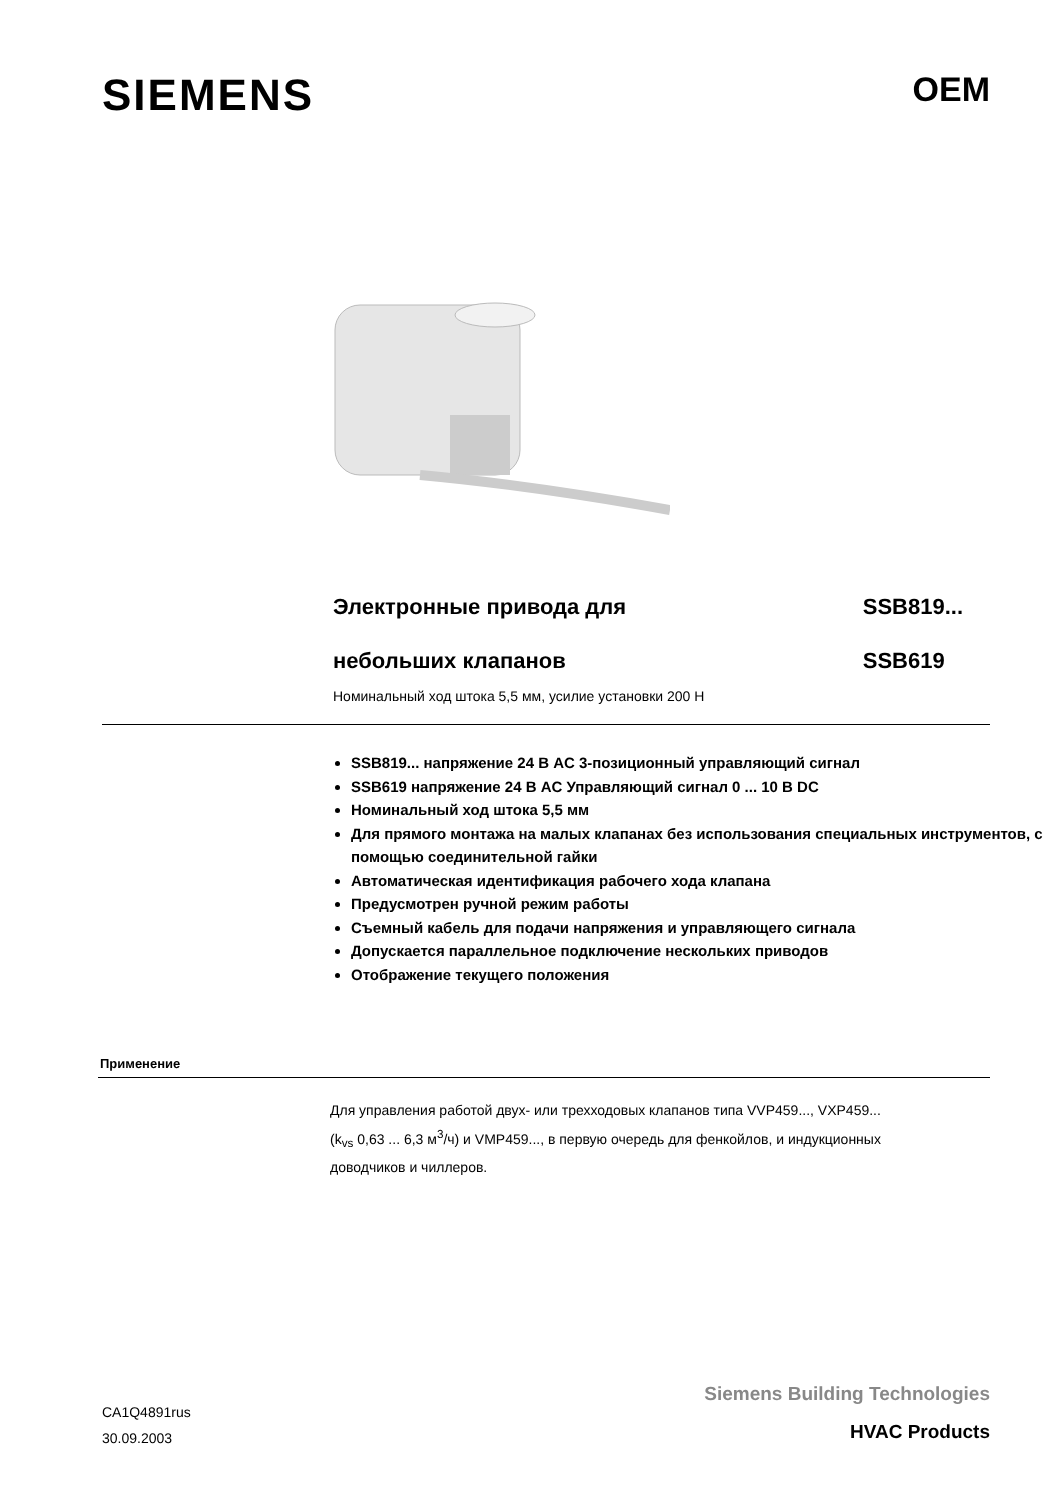SIEMENS
OEM
Электронные привода для
небольших клапанов
SSB819...
SSB619
Номинальный ход штока 5,5 мм, усилие установки 200 Н
SSB819... напряжение 24 В AC 3-позиционный управляющий сигнал
SSB619 напряжение 24 В AC Управляющий сигнал 0 ... 10 В DC
Номинальный ход штока 5,5 мм
Для прямого монтажа на малых клапанах без использования специальных инструментов, с помощью соединительной гайки
Автоматическая идентификация рабочего хода клапана
Предусмотрен ручной режим работы
Съемный кабель для подачи напряжения и управляющего сигнала
Допускается параллельное подключение нескольких приводов
Отображение текущего положения
Применение
Для управления работой двух- или трехходовых клапанов типа VVP459..., VXP459...
(k<sub>vs</sub> 0,63 ... 6,3 м<sup>3</sup>/ч) и VMP459..., в первую очередь для фенкойлов, и индукционных доводчиков и чиллеров.
CA1Q4891rus
30.09.2003
Siemens Building Technologies
HVAC Products